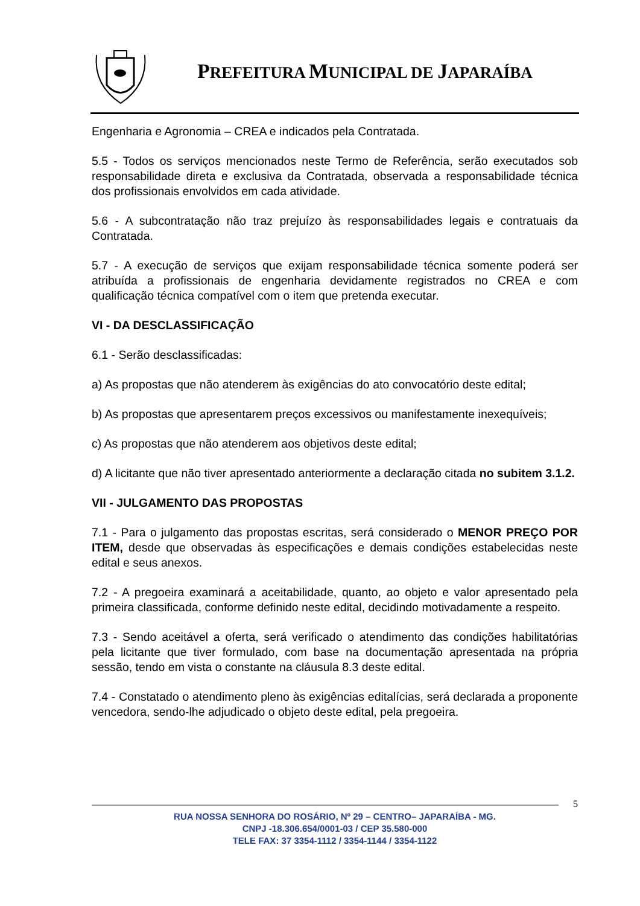PREFEITURA MUNICIPAL DE JAPARAÍBA
Engenharia e Agronomia – CREA e indicados pela Contratada.
5.5 - Todos os serviços mencionados neste Termo de Referência, serão executados sob responsabilidade direta e exclusiva da Contratada, observada a responsabilidade técnica dos profissionais envolvidos em cada atividade.
5.6 - A subcontratação não traz prejuízo às responsabilidades legais e contratuais da Contratada.
5.7 - A execução de serviços que exijam responsabilidade técnica somente poderá ser atribuída a profissionais de engenharia devidamente registrados no CREA e com qualificação técnica compatível com o item que pretenda executar.
VI - DA DESCLASSIFICAÇÃO
6.1 - Serão desclassificadas:
a) As propostas que não atenderem às exigências do ato convocatório deste edital;
b) As propostas que apresentarem preços excessivos ou manifestamente inexequíveis;
c) As propostas que não atenderem aos objetivos deste edital;
d) A licitante que não tiver apresentado anteriormente a declaração citada no subitem 3.1.2.
VII - JULGAMENTO DAS PROPOSTAS
7.1 - Para o julgamento das propostas escritas, será considerado o MENOR PREÇO POR ITEM, desde que observadas às especificações e demais condições estabelecidas neste edital e seus anexos.
7.2 - A pregoeira examinará a aceitabilidade, quanto, ao objeto e valor apresentado pela primeira classificada, conforme definido neste edital, decidindo motivadamente a respeito.
7.3 - Sendo aceitável a oferta, será verificado o atendimento das condições habilitatórias pela licitante que tiver formulado, com base na documentação apresentada na própria sessão, tendo em vista o constante na cláusula 8.3 deste edital.
7.4 - Constatado o atendimento pleno às exigências editalícias, será declarada a proponente vencedora, sendo-lhe adjudicado o objeto deste edital, pela pregoeira.
5
RUA NOSSA SENHORA DO ROSÁRIO, Nº 29 – CENTRO– JAPARAÍBA - MG.
CNPJ -18.306.654/0001-03 / CEP 35.580-000
TELE FAX: 37 3354-1112 / 3354-1144 / 3354-1122